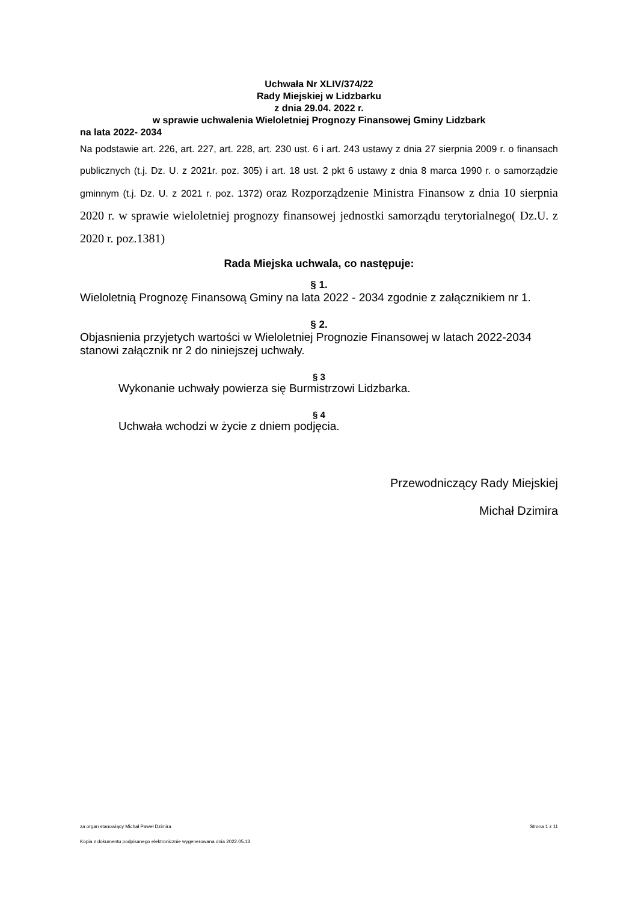Uchwała Nr XLIV/374/22
Rady Miejskiej w Lidzbarku
z dnia 29.04. 2022 r.
w sprawie uchwalenia Wieloletniej Prognozy Finansowej Gminy Lidzbark
na lata 2022- 2034
Na podstawie art. 226, art. 227, art. 228, art. 230 ust. 6 i art. 243 ustawy z dnia 27 sierpnia 2009 r. o finansach publicznych (t.j. Dz. U. z 2021r. poz. 305) i art. 18 ust. 2 pkt 6 ustawy z dnia 8 marca 1990 r. o samorządzie gminnym (t.j. Dz. U. z 2021 r. poz. 1372) oraz Rozporządzenie Ministra Finansow z dnia 10 sierpnia 2020 r. w sprawie wieloletniej prognozy finansowej jednostki samorządu terytorialnego( Dz.U. z 2020 r. poz.1381)
Rada Miejska uchwala, co następuje:
§ 1.
Wieloletnią Prognozę Finansową Gminy na lata 2022 - 2034 zgodnie z załącznikiem nr 1.
§ 2.
Objasnienia przyjetych wartości w Wieloletniej Prognozie Finansowej w latach 2022-2034 stanowi załącznik nr 2 do niniejszej uchwały.
§ 3
Wykonanie uchwały powierza się Burmistrzowi Lidzbarka.
§ 4
Uchwała wchodzi w życie z dniem podjęcia.
Przewodniczący Rady Miejskiej
Michał Dzimira
za organ stanowiący Michał Paweł Dzimira Strona 1 z 11
Kopia z dokumentu podpisanego elektronicznie wygenerowana dnia 2022.05.13